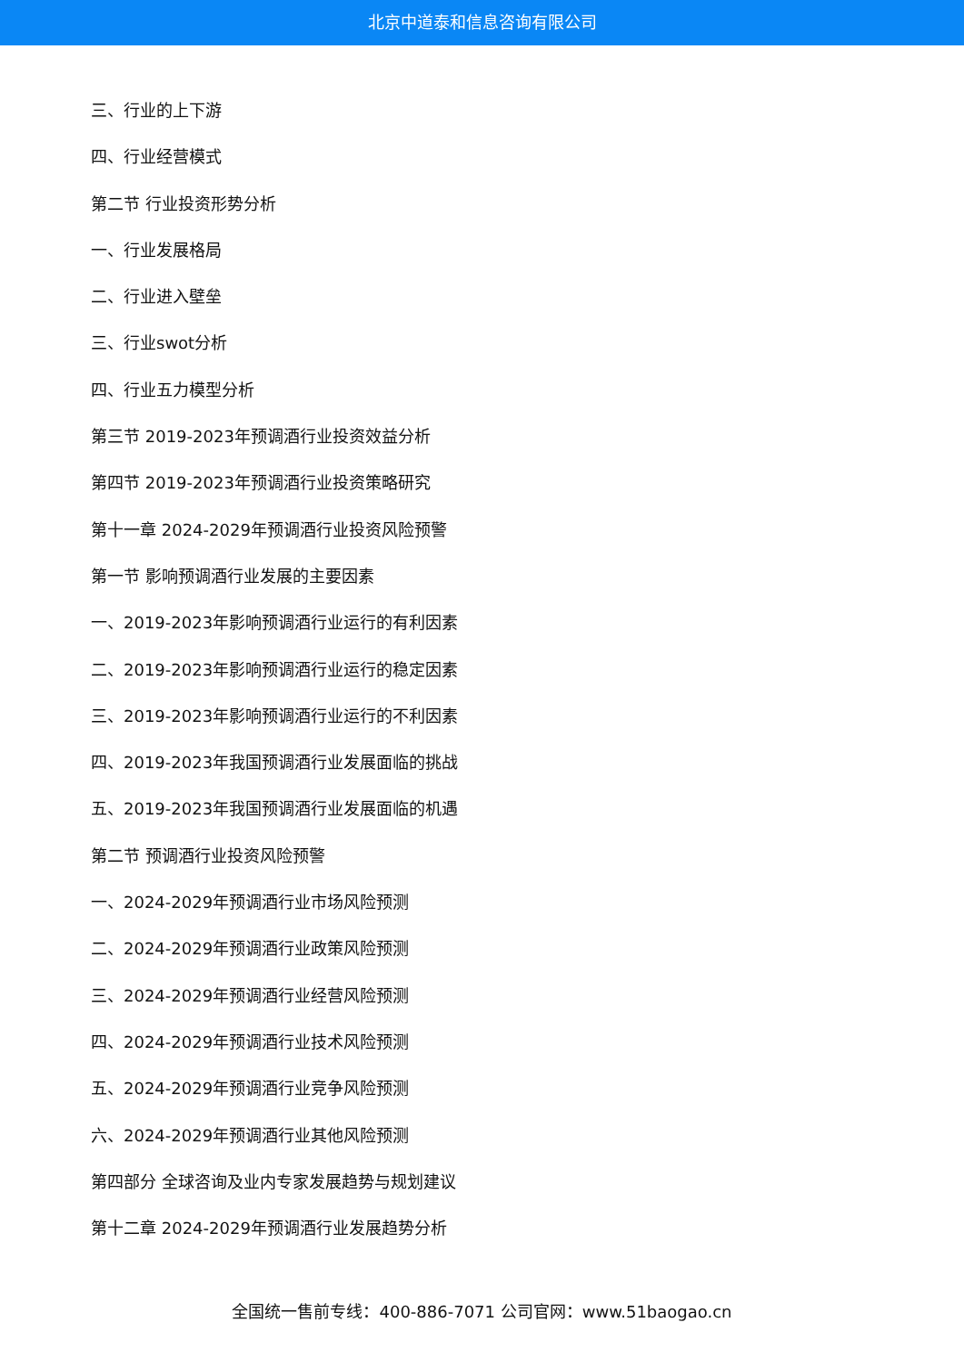北京中道泰和信息咨询有限公司
三、行业的上下游
四、行业经营模式
第二节 行业投资形势分析
一、行业发展格局
二、行业进入壁垒
三、行业swot分析
四、行业五力模型分析
第三节 2019-2023年预调酒行业投资效益分析
第四节 2019-2023年预调酒行业投资策略研究
第十一章 2024-2029年预调酒行业投资风险预警
第一节 影响预调酒行业发展的主要因素
一、2019-2023年影响预调酒行业运行的有利因素
二、2019-2023年影响预调酒行业运行的稳定因素
三、2019-2023年影响预调酒行业运行的不利因素
四、2019-2023年我国预调酒行业发展面临的挑战
五、2019-2023年我国预调酒行业发展面临的机遇
第二节 预调酒行业投资风险预警
一、2024-2029年预调酒行业市场风险预测
二、2024-2029年预调酒行业政策风险预测
三、2024-2029年预调酒行业经营风险预测
四、2024-2029年预调酒行业技术风险预测
五、2024-2029年预调酒行业竞争风险预测
六、2024-2029年预调酒行业其他风险预测
第四部分 全球咨询及业内专家发展趋势与规划建议
第十二章 2024-2029年预调酒行业发展趋势分析
全国统一售前专线：400-886-7071 公司官网：www.51baogao.cn